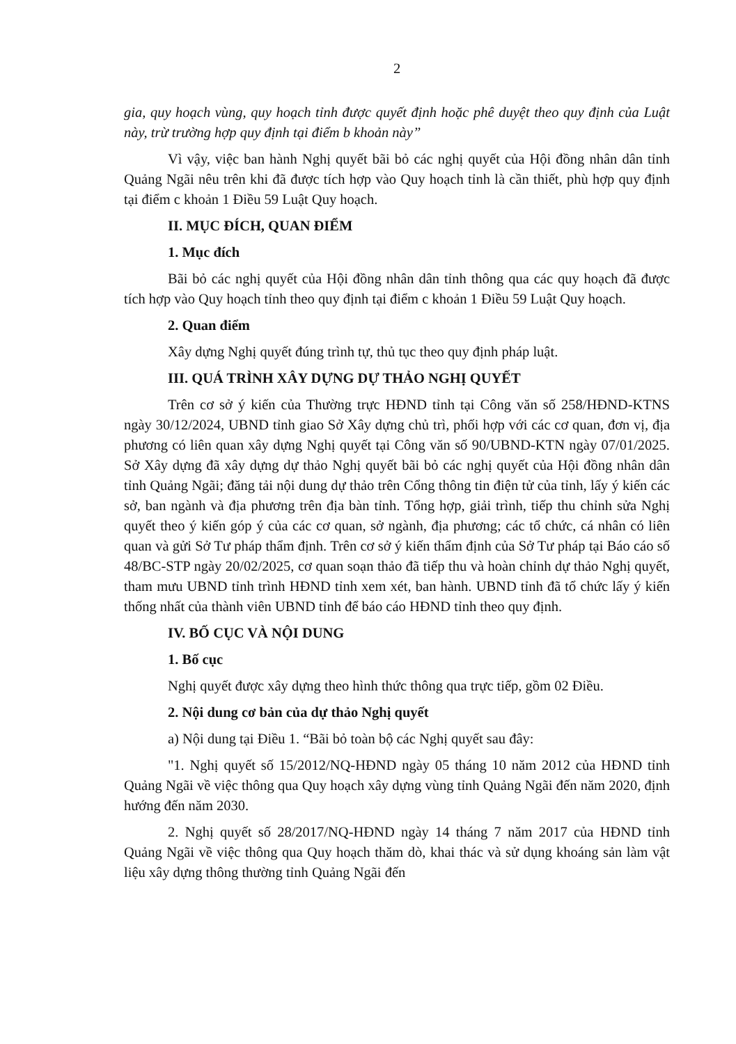2
gia, quy hoạch vùng, quy hoạch tỉnh được quyết định hoặc phê duyệt theo quy định của Luật này, trừ trường hợp quy định tại điểm b khoản này”
Vì vậy, việc ban hành Nghị quyết bãi bỏ các nghị quyết của Hội đồng nhân dân tỉnh Quảng Ngãi nêu trên khi đã được tích hợp vào Quy hoạch tỉnh là cần thiết, phù hợp quy định tại điểm c khoản 1 Điều 59 Luật Quy hoạch.
II. MỤC ĐÍCH, QUAN ĐIỂM
1. Mục đích
Bãi bỏ các nghị quyết của Hội đồng nhân dân tỉnh thông qua các quy hoạch đã được tích hợp vào Quy hoạch tỉnh theo quy định tại điểm c khoản 1 Điều 59 Luật Quy hoạch.
2. Quan điểm
Xây dựng Nghị quyết đúng trình tự, thủ tục theo quy định pháp luật.
III. QUÁ TRÌNH XÂY DỰNG DỰ THẢO NGHỊ QUYẾT
Trên cơ sở ý kiến của Thường trực HĐND tỉnh tại Công văn số 258/HĐND-KTNS ngày 30/12/2024, UBND tỉnh giao Sở Xây dựng chủ trì, phối hợp với các cơ quan, đơn vị, địa phương có liên quan xây dựng Nghị quyết tại Công văn số 90/UBND-KTN ngày 07/01/2025. Sở Xây dựng đã xây dựng dự thảo Nghị quyết bãi bỏ các nghị quyết của Hội đồng nhân dân tỉnh Quảng Ngãi; đăng tải nội dung dự thảo trên Cổng thông tin điện tử của tỉnh, lấy ý kiến các sở, ban ngành và địa phương trên địa bàn tỉnh. Tổng hợp, giải trình, tiếp thu chỉnh sửa Nghị quyết theo ý kiến góp ý của các cơ quan, sở ngành, địa phương; các tổ chức, cá nhân có liên quan và gửi Sở Tư pháp thẩm định. Trên cơ sở ý kiến thẩm định của Sở Tư pháp tại Báo cáo số 48/BC-STP ngày 20/02/2025, cơ quan soạn thảo đã tiếp thu và hoàn chỉnh dự thảo Nghị quyết, tham mưu UBND tỉnh trình HĐND tỉnh xem xét, ban hành. UBND tỉnh đã tổ chức lấy ý kiến thống nhất của thành viên UBND tỉnh để báo cáo HĐND tỉnh theo quy định.
IV. BỐ CỤC VÀ NỘI DUNG
1. Bố cục
Nghị quyết được xây dựng theo hình thức thông qua trực tiếp, gồm 02 Điều.
2. Nội dung cơ bản của dự thảo Nghị quyết
a) Nội dung tại Điều 1. “Bãi bỏ toàn bộ các Nghị quyết sau đây:
"1. Nghị quyết số 15/2012/NQ-HĐND ngày 05 tháng 10 năm 2012 của HĐND tỉnh Quảng Ngãi về việc thông qua Quy hoạch xây dựng vùng tỉnh Quảng Ngãi đến năm 2020, định hướng đến năm 2030.
2. Nghị quyết số 28/2017/NQ-HĐND ngày 14 tháng 7 năm 2017 của HĐND tỉnh Quảng Ngãi về việc thông qua Quy hoạch thăm dò, khai thác và sử dụng khoáng sản làm vật liệu xây dựng thông thường tỉnh Quảng Ngãi đến